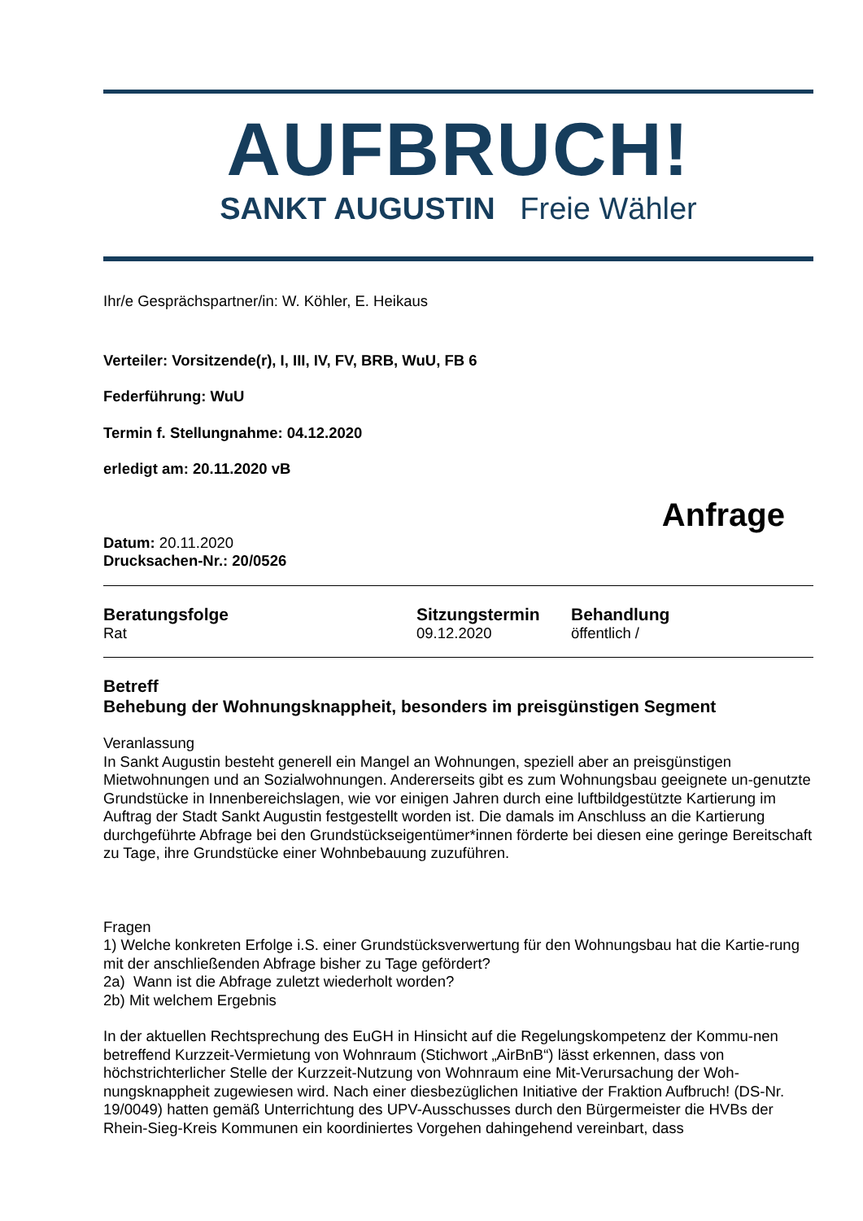AUFBRUCH!
SANKT AUGUSTIN Freie Wähler
Ihr/e Gesprächspartner/in: W. Köhler, E. Heikaus
Verteiler: Vorsitzende(r), I, III, IV, FV, BRB, WuU, FB 6
Federführung: WuU
Termin f. Stellungnahme: 04.12.2020
erledigt am: 20.11.2020 vB
Anfrage
Datum: 20.11.2020
Drucksachen-Nr.: 20/0526
Beratungsfolge
Rat
Sitzungstermin
09.12.2020
Behandlung
öffentlich /
Betreff
Behebung der Wohnungsknappheit, besonders im preisgünstigen Segment
Veranlassung
In Sankt Augustin besteht generell ein Mangel an Wohnungen, speziell aber an preisgünstigen Mietwohnungen und an Sozialwohnungen. Andererseits gibt es zum Wohnungsbau geeignete un-genutzte Grundstücke in Innenbereichslagen, wie vor einigen Jahren durch eine luftbildgestützte Kartierung im Auftrag der Stadt Sankt Augustin festgestellt worden ist. Die damals im Anschluss an die Kartierung durchgeführte Abfrage bei den Grundstückseigentümer*innen förderte bei diesen eine geringe Bereitschaft zu Tage, ihre Grundstücke einer Wohnbebauung zuzuführen.
Fragen
1) Welche konkreten Erfolge i.S. einer Grundstücksverwertung für den Wohnungsbau hat die Kartie-rung mit der anschließenden Abfrage bisher zu Tage gefördert?
2a) Wann ist die Abfrage zuletzt wiederholt worden?
2b) Mit welchem Ergebnis
In der aktuellen Rechtsprechung des EuGH in Hinsicht auf die Regelungskompetenz der Kommu-nen betreffend Kurzzeit-Vermietung von Wohnraum (Stichwort „AirBnB“) lässt erkennen, dass von höchstrichterlicher Stelle der Kurzzeit-Nutzung von Wohnraum eine Mit-Verursachung der Woh-nungsknappheit zugewiesen wird. Nach einer diesbezüglichen Initiative der Fraktion Aufbruch! (DS-Nr. 19/0049) hatten gemäß Unterrichtung des UPV-Ausschusses durch den Bürgermeister die HVBs der Rhein-Sieg-Kreis Kommunen ein koordiniertes Vorgehen dahingehend vereinbart, dass